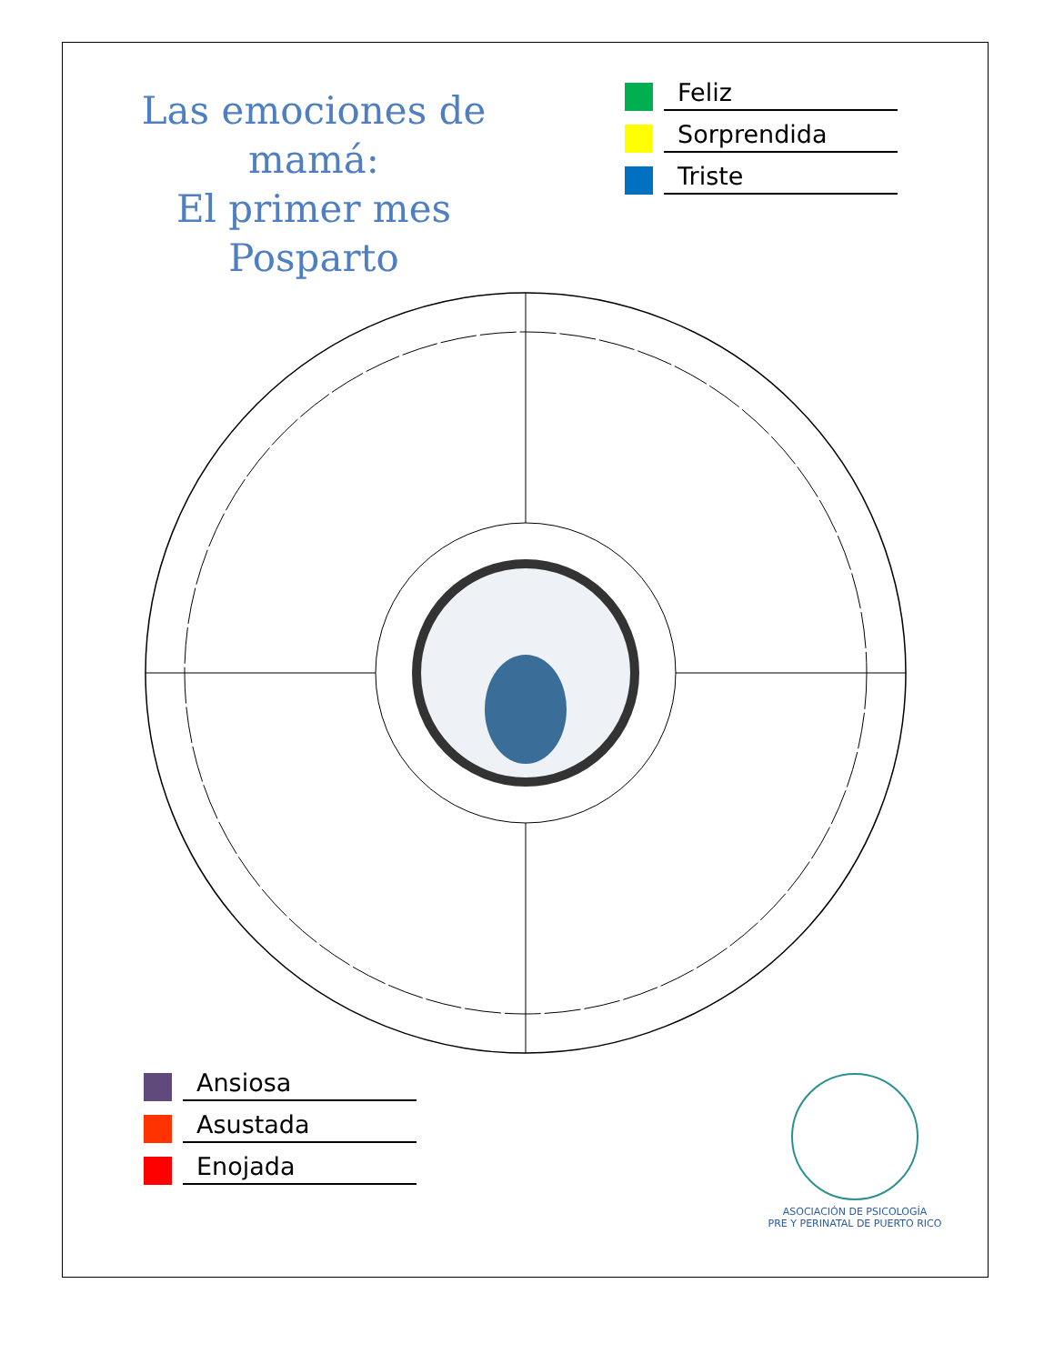Las emociones de mamá:
El primer mes Posparto
Feliz
Sorprendida
Triste
Ansiosa
Asustada
Enojada
ASOCIACIÓN DE PSICOLOGÍA
PRE Y PERINATAL DE PUERTO RICO